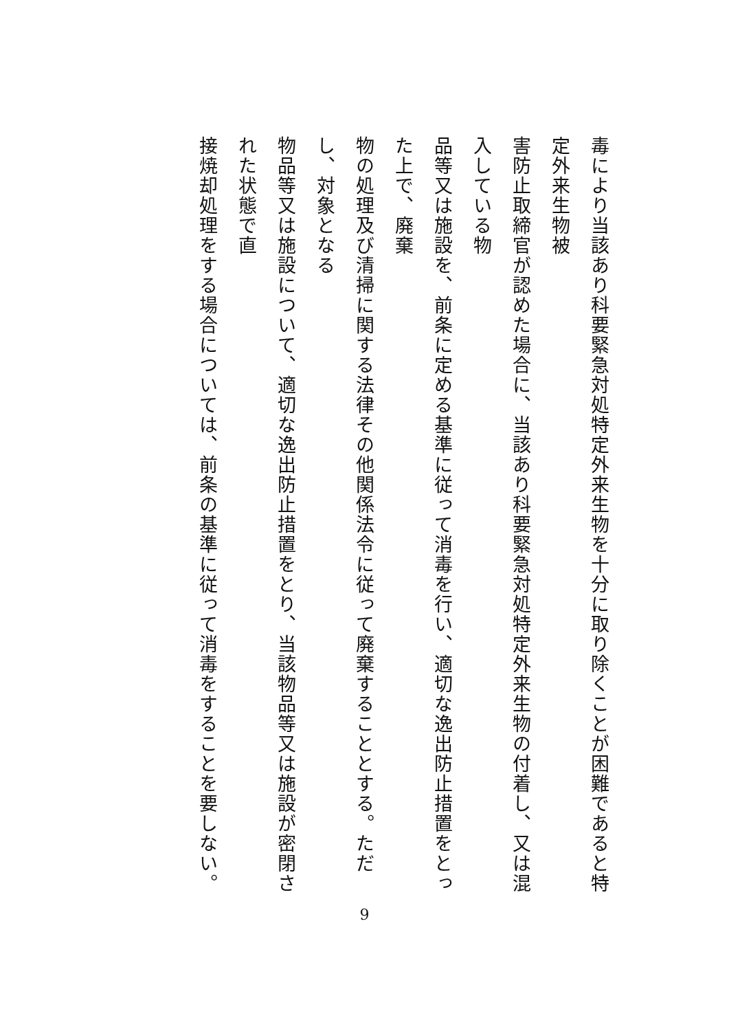毒により当該あり科要緊急対処特定外来生物を十分に取り除くことが困難であると特定外来生物被
害防止取締官が認めた場合に、当該あり科要緊急対処特定外来生物の付着し、又は混入している物
品等又は施設を、前条に定める基準に従って消毒を行い、適切な逸出防止措置をとった上で、廃棄
物の処理及び清掃に関する法律その他関係法令に従って廃棄することとする。ただし、対象となる
物品等又は施設について、適切な逸出防止措置をとり、当該物品等又は施設が密閉された状態で直
接焼却処理をする場合については、前条の基準に従って消毒をすることを要しない。
9